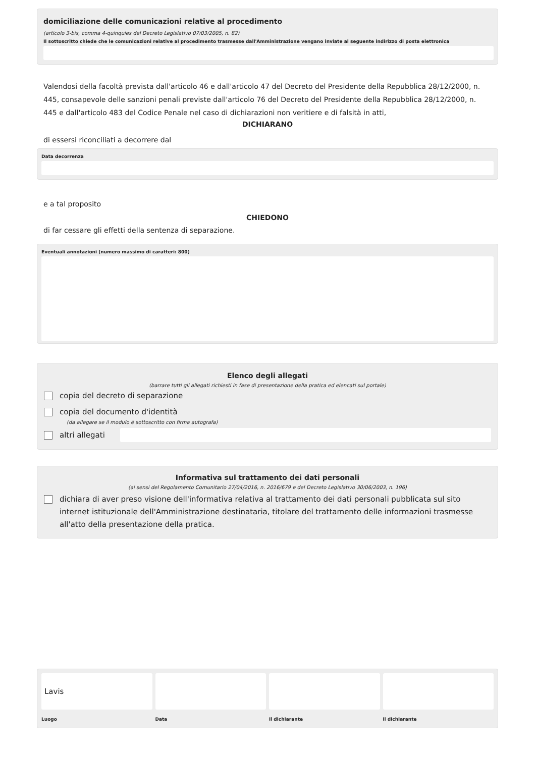domiciliazione delle comunicazioni relative al procedimento
(articolo 3-bis, comma 4-quinquies del Decreto Legislativo 07/03/2005, n. 82)
Il sottoscritto chiede che le comunicazioni relative al procedimento trasmesse dall'Amministrazione vengano inviate al seguente indirizzo di posta elettronica
Valendosi della facoltà prevista dall'articolo 46 e dall'articolo 47 del Decreto del Presidente della Repubblica 28/12/2000, n. 445, consapevole delle sanzioni penali previste dall'articolo 76 del Decreto del Presidente della Repubblica 28/12/2000, n. 445 e dall'articolo 483 del Codice Penale nel caso di dichiarazioni non veritiere e di falsità in atti,
DICHIARANO
di essersi riconciliati a decorrere dal
Data decorrenza
e a tal proposito
CHIEDONO
di far cessare gli effetti della sentenza di separazione.
Eventuali annotazioni (numero massimo di caratteri: 800)
Elenco degli allegati
(barrare tutti gli allegati richiesti in fase di presentazione della pratica ed elencati sul portale)
copia del decreto di separazione
copia del documento d'identità
(da allegare se il modulo è sottoscritto con firma autografa)
altri allegati
Informativa sul trattamento dei dati personali
(ai sensi del Regolamento Comunitario 27/04/2016, n. 2016/679 e del Decreto Legislativo 30/06/2003, n. 196)
dichiara di aver preso visione dell'informativa relativa al trattamento dei dati personali pubblicata sul sito internet istituzionale dell'Amministrazione destinataria, titolare del trattamento delle informazioni trasmesse all'atto della presentazione della pratica.
Lavis
Luogo
Data il dichiarante il dichiarante